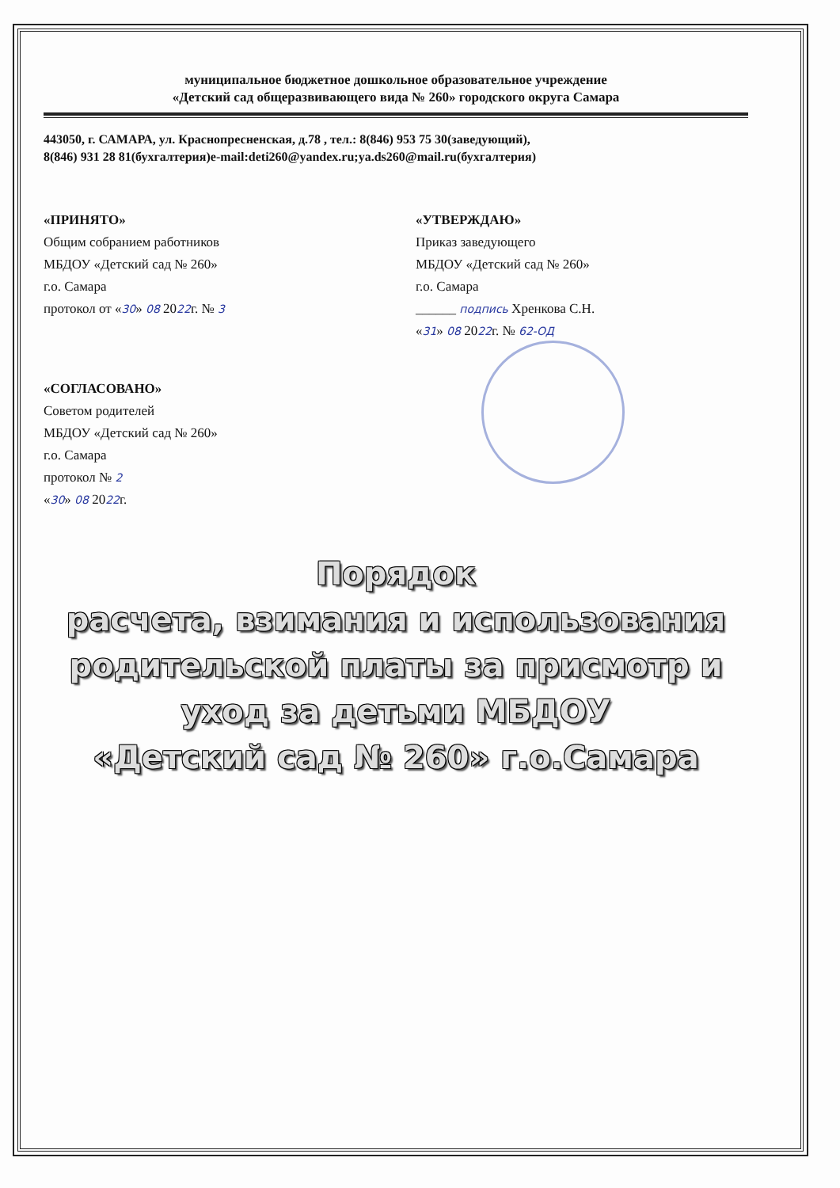муниципальное бюджетное дошкольное образовательное учреждение
«Детский сад общеразвивающего вида № 260» городского округа Самара
443050, г. САМАРА, ул. Краснопресненская, д.78 , тел.: 8(846) 953 75 30(заведующий),
8(846) 931 28 81(бухгалтерия)e-mail:deti260@yandex.ru;ya.ds260@mail.ru(бухгалтерия)
«ПРИНЯТО»
Общим собранием работников
МБДОУ «Детский сад № 260»
г.о. Самара
протокол от «30» 08 2022г. № 3
«УТВЕРЖДАЮ»
Приказ заведующего
МБДОУ «Детский сад № 260»
г.о. Самара
______ подпись Хренкова С.Н.
«31» 08 2022г. № 62-ОД
«СОГЛАСОВАНО»
Советом родителей
МБДОУ «Детский сад № 260»
г.о. Самара
протокол № 2
«30» 08 2022г.
Порядок
расчета, взимания и использования родительской платы за присмотр и уход за детьми МБДОУ
«Детский сад № 260» г.о.Самара